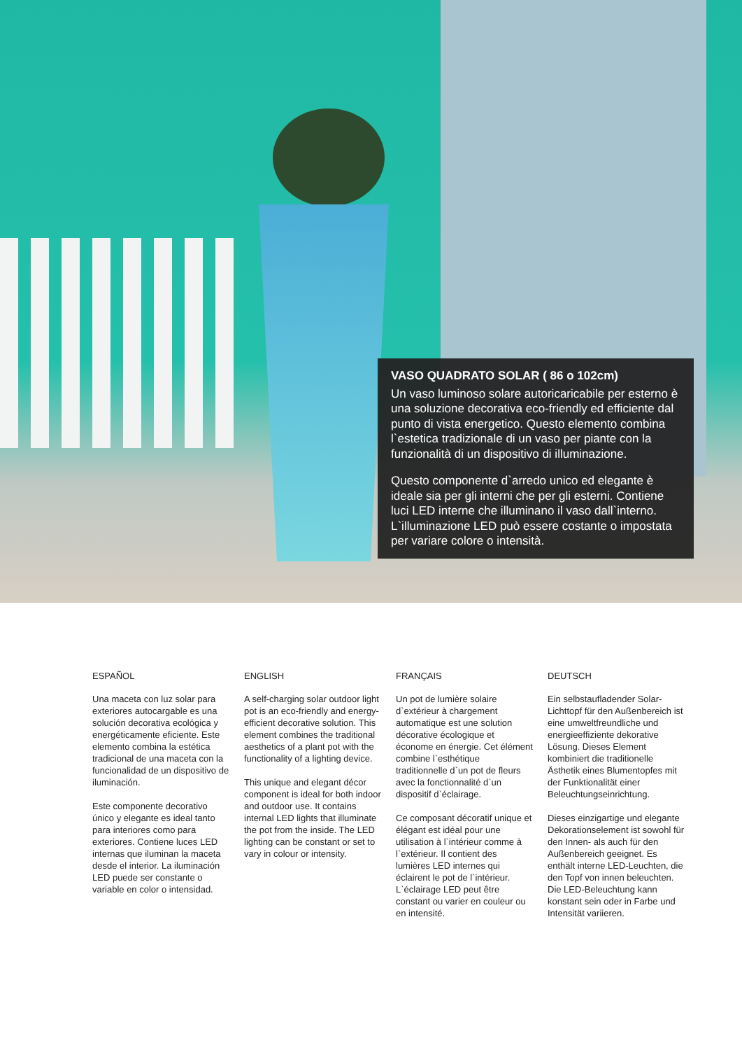VASO QUADRATO SOLAR ( 86 o 102cm)
Un vaso luminoso solare autoricaricabile per esterno è una soluzione decorativa eco-friendly ed efficiente dal punto di vista energetico. Questo elemento combina l`estetica tradizionale di un vaso per piante con la funzionalità di un dispositivo di illuminazione.
Questo componente d`arredo unico ed elegante è ideale sia per gli interni che per gli esterni. Contiene luci LED interne che illuminano il vaso dall`interno. L`illuminazione LED può essere costante o impostata per variare colore o intensità.
ESPAÑOL
Una maceta con luz solar para exteriores autocargable es una solución decorativa ecológica y energéticamente eficiente. Este elemento combina la estética tradicional de una maceta con la funcionalidad de un dispositivo de iluminación.
Este componente decorativo único y elegante es ideal tanto para interiores como para exteriores. Contiene luces LED internas que iluminan la maceta desde el interior. La iluminación LED puede ser constante o variable en color o intensidad.
ENGLISH
A self-charging solar outdoor light pot is an eco-friendly and energy-efficient decorative solution. This element combines the traditional aesthetics of a plant pot with the functionality of a lighting device.
This unique and elegant décor component is ideal for both indoor and outdoor use. It contains internal LED lights that illuminate the pot from the inside. The LED lighting can be constant or set to vary in colour or intensity.
FRANÇAIS
Un pot de lumière solaire d`extérieur à chargement automatique est une solution décorative écologique et économe en énergie. Cet élément combine l`esthétique traditionnelle d`un pot de fleurs avec la fonctionnalité d`un dispositif d`éclairage.
Ce composant décoratif unique et élégant est idéal pour une utilisation à l`intérieur comme à l`extérieur. Il contient des lumières LED internes qui éclairent le pot de l`intérieur. L`éclairage LED peut être constant ou varier en couleur ou en intensité.
DEUTSCH
Ein selbstaufladender Solar-Lichttopf für den Außenbereich ist eine umweltfreundliche und energieeffiziente dekorative Lösung. Dieses Element kombiniert die traditionelle Ästhetik eines Blumentopfes mit der Funktionalität einer Beleuchtungseinrichtung.
Dieses einzigartige und elegante Dekorationselement ist sowohl für den Innen- als auch für den Außenbereich geeignet. Es enthält interne LED-Leuchten, die den Topf von innen beleuchten. Die LED-Beleuchtung kann konstant sein oder in Farbe und Intensität variieren.